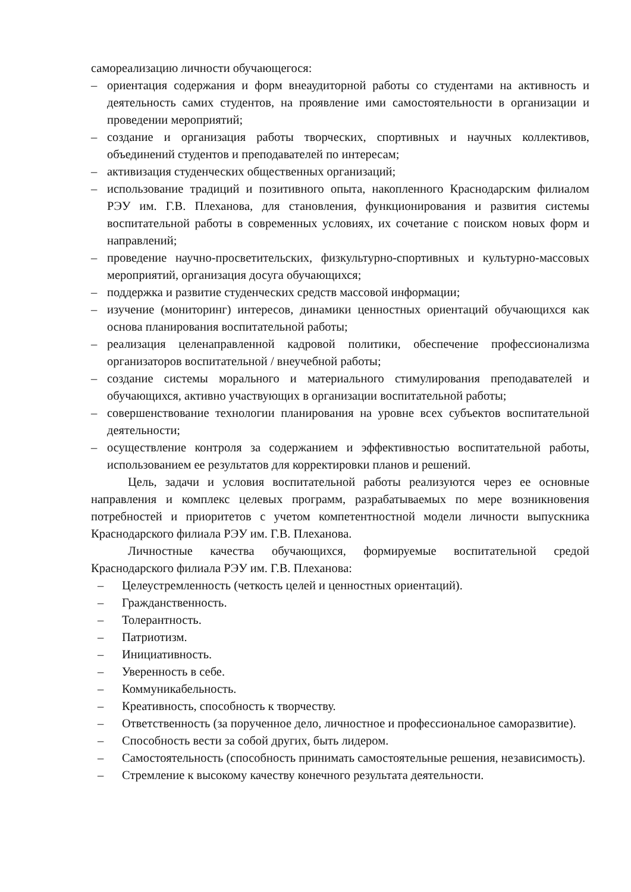самореализацию личности обучающегося:
– ориентация содержания и форм внеаудиторной работы со студентами на активность и деятельность самих студентов, на проявление ими самостоятельности в организации и проведении мероприятий;
– создание и организация работы творческих, спортивных и научных коллективов, объединений студентов и преподавателей по интересам;
– активизация студенческих общественных организаций;
– использование традиций и позитивного опыта, накопленного Краснодарским филиалом РЭУ им. Г.В. Плеханова, для становления, функционирования и развития системы воспитательной работы в современных условиях, их сочетание с поиском новых форм и направлений;
– проведение научно-просветительских, физкультурно-спортивных и культурно-массовых мероприятий, организация досуга обучающихся;
– поддержка и развитие студенческих средств массовой информации;
– изучение (мониторинг) интересов, динамики ценностных ориентаций обучающихся как основа планирования воспитательной работы;
– реализация целенаправленной кадровой политики, обеспечение профессионализма организаторов воспитательной / внеучебной работы;
– создание системы морального и материального стимулирования преподавателей и обучающихся, активно участвующих в организации воспитательной работы;
– совершенствование технологии планирования на уровне всех субъектов воспитательной деятельности;
– осуществление контроля за содержанием и эффективностью воспитательной работы, использованием ее результатов для корректировки планов и решений.
Цель, задачи и условия воспитательной работы реализуются через ее основные направления и комплекс целевых программ, разрабатываемых по мере возникновения потребностей и приоритетов с учетом компетентностной модели личности выпускника Краснодарского филиала РЭУ им. Г.В. Плеханова.
Личностные качества обучающихся, формируемые воспитательной средой Краснодарского филиала РЭУ им. Г.В. Плеханова:
– Целеустремленность (четкость целей и ценностных ориентаций).
– Гражданственность.
– Толерантность.
– Патриотизм.
– Инициативность.
– Уверенность в себе.
– Коммуникабельность.
– Креативность, способность к творчеству.
– Ответственность (за порученное дело, личностное и профессиональное саморазвитие).
– Способность вести за собой других, быть лидером.
– Самостоятельность (способность принимать самостоятельные решения, независимость).
– Стремление к высокому качеству конечного результата деятельности.